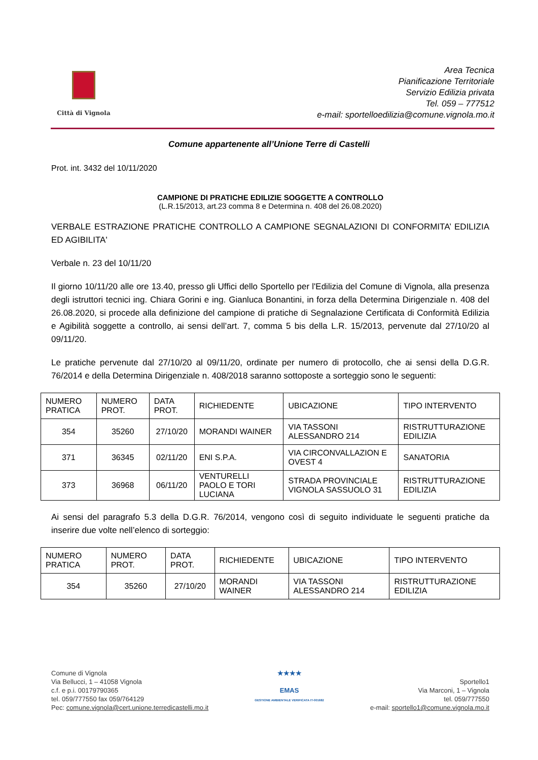Città di Vignola
Area Tecnica
Pianificazione Territoriale
Servizio Edilizia privata
Tel. 059 – 777512
e-mail: sportelloedilizia@comune.vignola.mo.it
Comune appartenente all’Unione Terre di Castelli
Prot. int. 3432 del 10/11/2020
CAMPIONE DI PRATICHE EDILIZIE SOGGETTE A CONTROLLO
(L.R.15/2013, art.23 comma 8 e Determina n. 408 del 26.08.2020)
VERBALE ESTRAZIONE PRATICHE CONTROLLO A CAMPIONE SEGNALAZIONI DI CONFORMITA’ EDILIZIA ED AGIBILITA'
Verbale n. 23 del 10/11/20
Il giorno 10/11/20 alle ore 13.40, presso gli Uffici dello Sportello per l'Edilizia del Comune di Vignola, alla presenza degli istruttori tecnici ing. Chiara Gorini e ing. Gianluca Bonantini, in forza della Determina Dirigenziale n. 408 del 26.08.2020, si procede alla definizione del campione di pratiche di Segnalazione Certificata di Conformità Edilizia e Agibilità soggette a controllo, ai sensi dell’art. 7, comma 5 bis della L.R. 15/2013, pervenute dal 27/10/20 al 09/11/20.
Le pratiche pervenute dal 27/10/20 al 09/11/20, ordinate per numero di protocollo, che ai sensi della D.G.R. 76/2014 e della Determina Dirigenziale n. 408/2018 saranno sottoposte a sorteggio sono le seguenti:
| NUMERO PRATICA | NUMERO PROT. | DATA PROT. | RICHIEDENTE | UBICAZIONE | TIPO INTERVENTO |
| --- | --- | --- | --- | --- | --- |
| 354 | 35260 | 27/10/20 | MORANDI WAINER | VIA TASSONI ALESSANDRO 214 | RISTRUTTURAZIONE EDILIZIA |
| 371 | 36345 | 02/11/20 | ENI S.P.A. | VIA CIRCONVALLAZION E OVEST 4 | SANATORIA |
| 373 | 36968 | 06/11/20 | VENTURELLI PAOLO E TORI LUCIANA | STRADA PROVINCIALE VIGNOLA SASSUOLO 31 | RISTRUTTURAZIONE EDILIZIA |
Ai sensi del paragrafo 5.3 della D.G.R. 76/2014, vengono così di seguito individuate le seguenti pratiche da inserire due volte nell’elenco di sorteggio:
| NUMERO PRATICA | NUMERO PROT. | DATA PROT. | RICHIEDENTE | UBICAZIONE | TIPO INTERVENTO |
| --- | --- | --- | --- | --- | --- |
| 354 | 35260 | 27/10/20 | MORANDI WAINER | VIA TASSONI ALESSANDRO 214 | RISTRUTTURAZIONE EDILIZIA |
Comune di Vignola
Via Bellucci, 1 – 41058 Vignola
c.f. e p.i. 00179790365
tel. 059/777550 fax 059/764129
Pec: comune.vignola@cert.unione.terredicastelli.mo.it
★★★★
EMAS
GESTIONE AMBIENTALE VERIFICATA IT-001682
Sportello1
Via Marconi, 1 – Vignola
tel. 059/777550
e-mail: sportello1@comune.vignola.mo.it